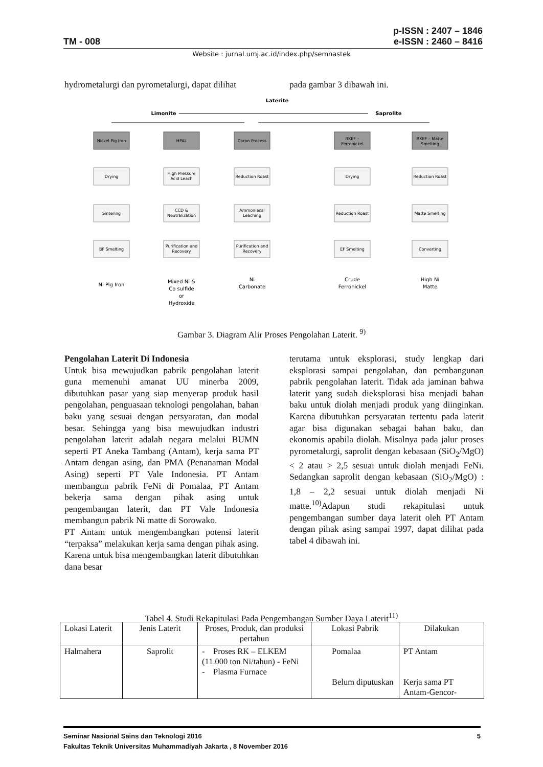TM - 008 p-ISSN : 2407 – 1846
e-ISSN : 2460 – 8416
Website : jurnal.umj.ac.id/index.php/semnastek
hydrometalurgi dan pyrometalurgi, dapat dilihat
pada gambar 3 dibawah ini.
Laterite
Limonite
Saprolite
Nickel Pig Iron
HPAL
Caron Process
RKEF –
Ferronickel
RKEF – Matte
Smelting
Drying
High Pressure
Acid Leach
Reduction Roast
Drying
Reduction Roast
Sintering
CCD &
Neutralization
Ammoniacal
Leaching
Reduction Roast
Matte Smelting
BF Smelting
Purification and
Recovery
Purification and
Recovery
EF Smelting
Converting
Ni Pig Iron
Mixed Ni &
Co sulfide
or
Hydroxide
Ni
Carbonate
Crude
Ferronickel
High Ni
Matte
Gambar 3. Diagram Alir Proses Pengolahan Laterit. <sup>9)</sup>
Pengolahan Laterit Di Indonesia
Untuk bisa mewujudkan pabrik pengolahan laterit guna memenuhi amanat UU minerba 2009, dibutuhkan pasar yang siap menyerap produk hasil pengolahan, penguasaan teknologi pengolahan, bahan baku yang sesuai dengan persyaratan, dan modal besar. Sehingga yang bisa mewujudkan industri pengolahan laterit adalah negara melalui BUMN seperti PT Aneka Tambang (Antam), kerja sama PT Antam dengan asing, dan PMA (Penanaman Modal Asing) seperti PT Vale Indonesia. PT Antam membangun pabrik FeNi di Pomalaa, PT Antam bekerja sama dengan pihak asing untuk pengembangan laterit, dan PT Vale Indonesia membangun pabrik Ni matte di Sorowako.
PT Antam untuk mengembangkan potensi laterit “terpaksa” melakukan kerja sama dengan pihak asing. Karena untuk bisa mengembangkan laterit dibutuhkan dana besar
terutama untuk eksplorasi, study lengkap dari eksplorasi sampai pengolahan, dan pembangunan pabrik pengolahan laterit. Tidak ada jaminan bahwa laterit yang sudah dieksplorasi bisa menjadi bahan baku untuk diolah menjadi produk yang diinginkan. Karena dibutuhkan persyaratan tertentu pada laterit agar bisa digunakan sebagai bahan baku, dan ekonomis apabila diolah. Misalnya pada jalur proses pyrometalurgi, saprolit dengan kebasaan (SiO<sub>2</sub>/MgO) < 2 atau > 2,5 sesuai untuk diolah menjadi FeNi. Sedangkan saprolit dengan kebasaan (SiO<sub>2</sub>/MgO) : 1,8 – 2,2 sesuai untuk diolah menjadi Ni matte.<sup>10)</sup>Adapun studi rekapitulasi untuk pengembangan sumber daya laterit oleh PT Antam dengan pihak asing sampai 1997, dapat dilihat pada tabel 4 dibawah ini.
Tabel 4. Studi Rekapitulasi Pada Pengembangan Sumber Daya Laterit<sup>11)</sup>
| Lokasi Laterit | Jenis Laterit | Proses, Produk, dan produksi pertahun | Lokasi Pabrik | Dilakukan |
| --- | --- | --- | --- | --- |
| Halmahera | Saprolit | - Proses RK – ELKEM (11.000 ton Ni/tahun) - FeNi - Plasma Furnace | Pomalaa Belum diputuskan | PT Antam Kerja sama PT Antam-Gencor- |
Seminar Nasional Sains dan Teknologi 2016 5
Fakultas Teknik Universitas Muhammadiyah Jakarta , 8 November 2016